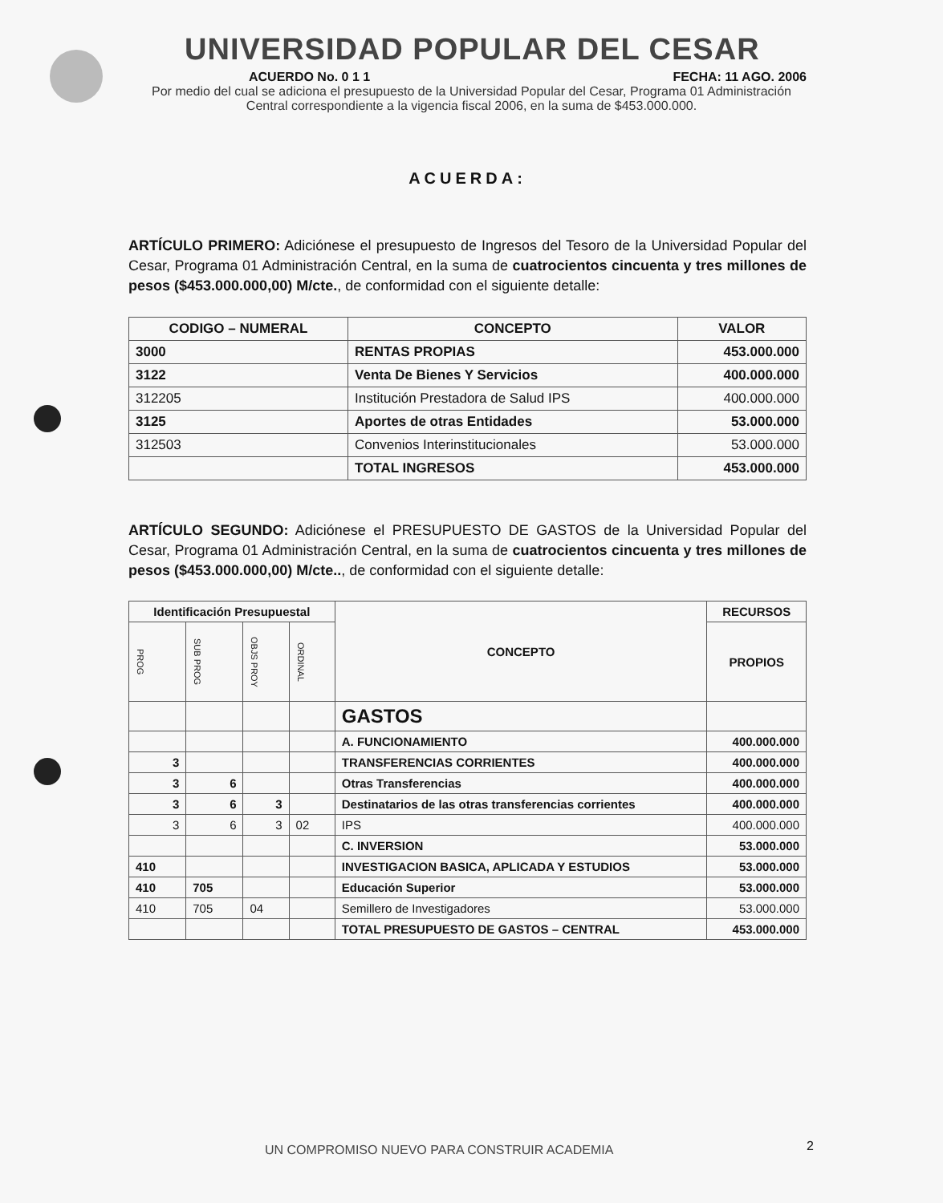UNIVERSIDAD POPULAR DEL CESAR
ACUERDO No. 0 1 1 FECHA: 11 AGO. 2006
Por medio del cual se adiciona el presupuesto de la Universidad Popular del Cesar, Programa 01 Administración Central correspondiente a la vigencia fiscal 2006, en la suma de $453.000.000.
ACUERDA:
ARTÍCULO PRIMERO: Adiciónese el presupuesto de Ingresos del Tesoro de la Universidad Popular del Cesar, Programa 01 Administración Central, en la suma de cuatrocientos cincuenta y tres millones de pesos ($453.000.000,00) M/cte., de conformidad con el siguiente detalle:
| CODIGO – NUMERAL | CONCEPTO | VALOR |
| --- | --- | --- |
| 3000 | RENTAS PROPIAS | 453.000.000 |
| 3122 | Venta De Bienes Y Servicios | 400.000.000 |
| 312205 | Institución Prestadora de Salud IPS | 400.000.000 |
| 3125 | Aportes de otras Entidades | 53.000.000 |
| 312503 | Convenios Interinstitucionales | 53.000.000 |
| | TOTAL INGRESOS | 453.000.000 |
ARTÍCULO SEGUNDO: Adiciónese el PRESUPUESTO DE GASTOS de la Universidad Popular del Cesar, Programa 01 Administración Central, en la suma de cuatrocientos cincuenta y tres millones de pesos ($453.000.000,00) M/cte.., de conformidad con el siguiente detalle:
| Identificación Presupuestal | | | | CONCEPTO | RECURSOS |
| --- | --- | --- | --- | --- | --- |
| PROG | SUB PROG | OBJS PROY | ORDINAL | | PROPIOS |
| | | | | GASTOS | |
| | | | | A. FUNCIONAMIENTO | 400.000.000 |
| 3 | | | | TRANSFERENCIAS CORRIENTES | 400.000.000 |
| 3 | 6 | | | Otras Transferencias | 400.000.000 |
| 3 | 6 | 3 | | Destinatarios de las otras transferencias corrientes | 400.000.000 |
| 3 | 6 | 3 | 02 | IPS | 400.000.000 |
| | | | | C. INVERSION | 53.000.000 |
| 410 | | | | INVESTIGACION BASICA, APLICADA Y ESTUDIOS | 53.000.000 |
| 410 | 705 | | | Educación Superior | 53.000.000 |
| 410 | 705 | 04 | | Semillero de Investigadores | 53.000.000 |
| | | | | TOTAL PRESUPUESTO DE GASTOS – CENTRAL | 453.000.000 |
UN COMPROMISO NUEVO PARA CONSTRUIR ACADEMIA
2